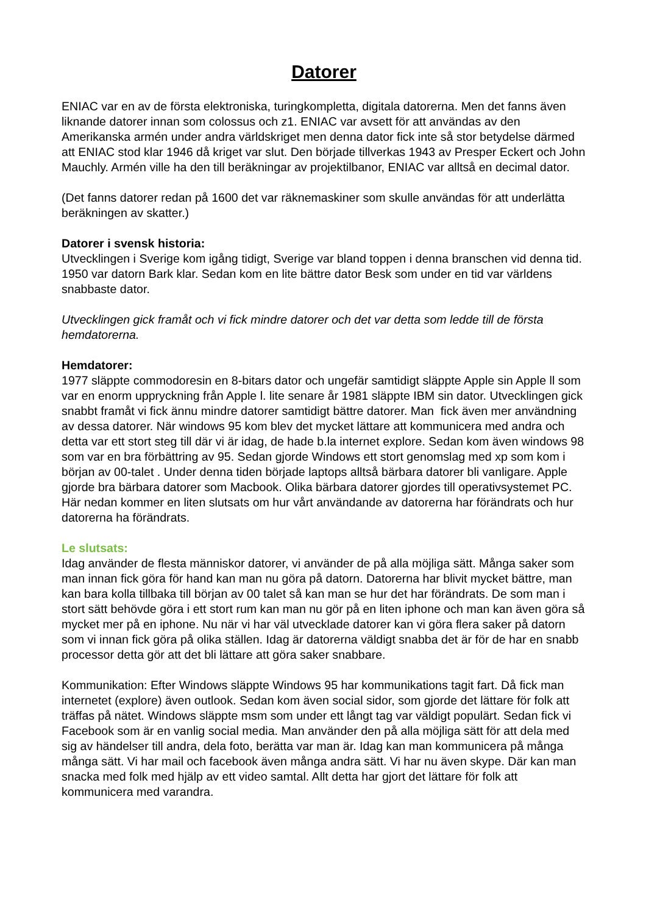Datorer
ENIAC var en av de första elektroniska, turingkompletta, digitala datorerna. Men det fanns även liknande datorer innan som colossus och z1. ENIAC var avsett för att användas av den Amerikanska armén under andra världskriget men denna dator fick inte så stor betydelse därmed att ENIAC stod klar 1946 då kriget var slut. Den började tillverkas 1943 av Presper Eckert och John Mauchly. Armén ville ha den till beräkningar av projektilbanor, ENIAC var alltså en decimal dator.
(Det fanns datorer redan på 1600 det var räknemaskiner som skulle användas för att underlätta beräkningen av skatter.)
Datorer i svensk historia:
Utvecklingen i Sverige kom igång tidigt, Sverige var bland toppen i denna branschen vid denna tid. 1950 var datorn Bark klar. Sedan kom en lite bättre dator Besk som under en tid var världens snabbaste dator.
Utvecklingen gick framåt och vi fick mindre datorer och det var detta som ledde till de första hemdatorerna.
Hemdatorer:
1977 släppte commodoresin en 8-bitars dator och ungefär samtidigt släppte Apple sin Apple ll som var en enorm uppryckning från Apple l. lite senare år 1981 släppte IBM sin dator. Utvecklingen gick snabbt framåt vi fick ännu mindre datorer samtidigt bättre datorer. Man fick även mer användning av dessa datorer. När windows 95 kom blev det mycket lättare att kommunicera med andra och detta var ett stort steg till där vi är idag, de hade b.la internet explore. Sedan kom även windows 98 som var en bra förbättring av 95. Sedan gjorde Windows ett stort genomslag med xp som kom i början av 00-talet . Under denna tiden började laptops alltså bärbara datorer bli vanligare. Apple gjorde bra bärbara datorer som Macbook. Olika bärbara datorer gjordes till operativsystemet PC. Här nedan kommer en liten slutsats om hur vårt användande av datorerna har förändrats och hur datorerna ha förändrats.
Le slutsats:
Idag använder de flesta människor datorer, vi använder de på alla möjliga sätt. Många saker som man innan fick göra för hand kan man nu göra på datorn. Datorerna har blivit mycket bättre, man kan bara kolla tillbaka till början av 00 talet så kan man se hur det har förändrats. De som man i stort sätt behövde göra i ett stort rum kan man nu gör på en liten iphone och man kan även göra så mycket mer på en iphone. Nu när vi har väl utvecklade datorer kan vi göra flera saker på datorn som vi innan fick göra på olika ställen. Idag är datorerna väldigt snabba det är för de har en snabb processor detta gör att det bli lättare att göra saker snabbare.
Kommunikation: Efter Windows släppte Windows 95 har kommunikations tagit fart. Då fick man internetet (explore) även outlook. Sedan kom även social sidor, som gjorde det lättare för folk att träffas på nätet. Windows släppte msm som under ett långt tag var väldigt populärt. Sedan fick vi Facebook som är en vanlig social media. Man använder den på alla möjliga sätt för att dela med sig av händelser till andra, dela foto, berätta var man är. Idag kan man kommunicera på många många sätt. Vi har mail och facebook även många andra sätt. Vi har nu även skype. Där kan man snacka med folk med hjälp av ett video samtal. Allt detta har gjort det lättare för folk att kommunicera med varandra.